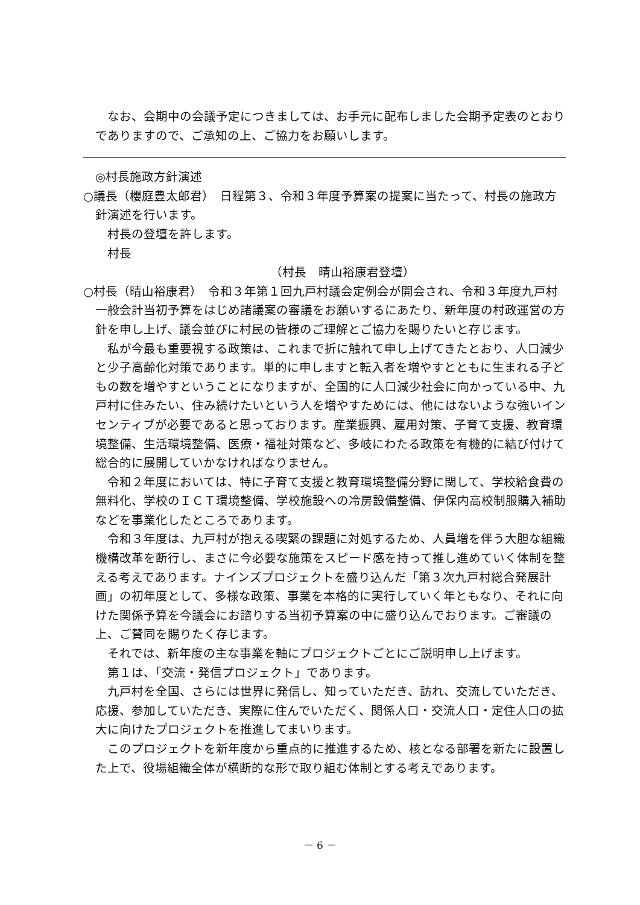なお、会期中の会議予定につきましては、お手元に配布しました会期予定表のとおりでありますので、ご承知の上、ご協力をお願いします。
◎村長施政方針演述
○議長（櫻庭豊太郎君）　日程第３、令和３年度予算案の提案に当たって、村長の施政方針演述を行います。
村長の登壇を許します。
村長
（村長　晴山裕康君登壇）
○村長（晴山裕康君）　令和３年第１回九戸村議会定例会が開会され、令和３年度九戸村一般会計当初予算をはじめ諸議案の審議をお願いするにあたり、新年度の村政運営の方針を申し上げ、議会並びに村民の皆様のご理解とご協力を賜りたいと存じます。
私が今最も重要視する政策は、これまで折に触れて申し上げてきたとおり、人口減少と少子高齢化対策であります。単的に申しますと転入者を増やすとともに生まれる子どもの数を増やすということになりますが、全国的に人口減少社会に向かっている中、九戸村に住みたい、住み続けたいという人を増やすためには、他にはないような強いインセンティブが必要であると思っております。産業振興、雇用対策、子育て支援、教育環境整備、生活環境整備、医療・福祉対策など、多岐にわたる政策を有機的に結び付けて総合的に展開していかなければなりません。
令和２年度においては、特に子育て支援と教育環境整備分野に関して、学校給食費の無料化、学校のＩＣＴ環境整備、学校施設への冷房設備整備、伊保内高校制服購入補助などを事業化したところであります。
令和３年度は、九戸村が抱える喫緊の課題に対処するため、人員増を伴う大胆な組織機構改革を断行し、まさに今必要な施策をスピード感を持って推し進めていく体制を整える考えであります。ナインズプロジェクトを盛り込んだ「第３次九戸村総合発展計画」の初年度として、多様な政策、事業を本格的に実行していく年ともなり、それに向けた関係予算を今議会にお諮りする当初予算案の中に盛り込んでおります。ご審議の上、ご賛同を賜りたく存じます。
それでは、新年度の主な事業を軸にプロジェクトごとにご説明申し上げます。
第１は、「交流・発信プロジェクト」であります。
九戸村を全国、さらには世界に発信し、知っていただき、訪れ、交流していただき、応援、参加していただき、実際に住んでいただく、関係人口・交流人口・定住人口の拡大に向けたプロジェクトを推進してまいります。
このプロジェクトを新年度から重点的に推進するため、核となる部署を新たに設置した上で、役場組織全体が横断的な形で取り組む体制とする考えであります。
－ 6 －